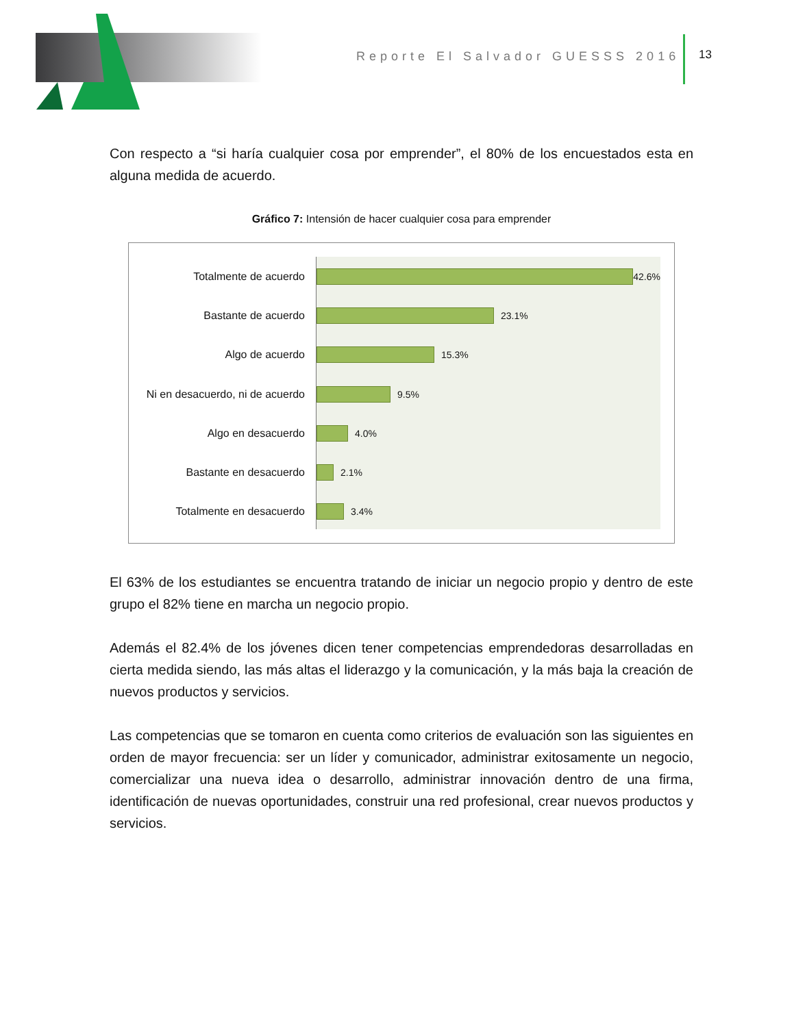Reporte El Salvador GUESSS 2016
13
Con respecto a “si haría cualquier cosa por emprender”, el 80% de los encuestados esta en alguna medida de acuerdo.
Gráfico 7: Intensión de hacer cualquier cosa para emprender
Totalmente de acuerdo
Bastante de acuerdo
Algo de acuerdo
Ni en desacuerdo, ni de acuerdo
Algo en desacuerdo
Bastante en desacuerdo
Totalmente en desacuerdo
42.6%
23.1%
15.3%
9.5%
4.0%
2.1%
3.4%
El 63% de los estudiantes se encuentra tratando de iniciar un negocio propio y dentro de este grupo el 82% tiene en marcha un negocio propio.
Además el 82.4% de los jóvenes dicen tener competencias emprendedoras desarrolladas en cierta medida siendo, las más altas el liderazgo y la comunicación, y la más baja la creación de nuevos productos y servicios.
Las competencias que se tomaron en cuenta como criterios de evaluación son las siguientes en orden de mayor frecuencia: ser un líder y comunicador, administrar exitosamente un negocio, comercializar una nueva idea o desarrollo, administrar innovación dentro de una firma, identificación de nuevas oportunidades, construir una red profesional, crear nuevos productos y servicios.